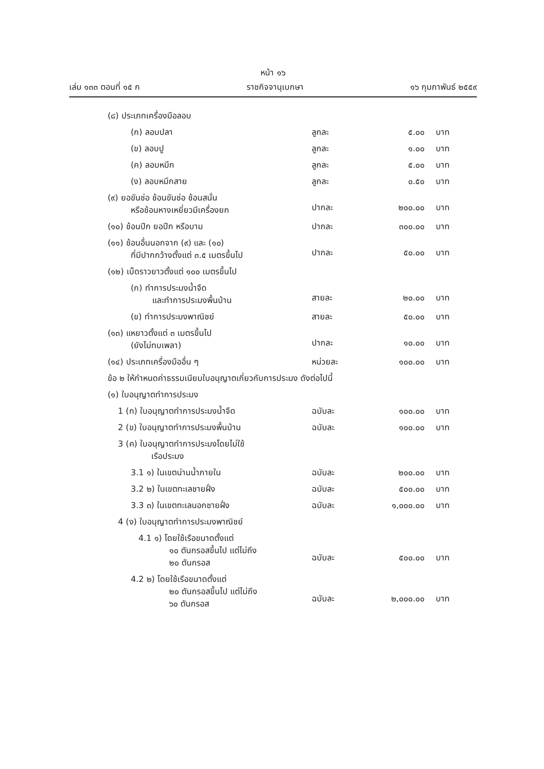หน้า ๑๖
เล่ม ๑๓๓ ตอนที่ ๑๕ ก ราชกิจจานุเบกษา ๑๖ กุมภาพันธ์ ๒๕๕๙
| (๘) ประเภทเครื่องมือลอบ | | | |
| (ก) ลอบปลา | ลูกละ | ๕.๐๐ | บาท |
| (ข) ลอบปู | ลูกละ | ๑.๐๐ | บาท |
| (ค) ลอบหมึก | ลูกละ | ๕.๐๐ | บาท |
| (ง) ลอบหมึกสาย | ลูกละ | ๐.๕๐ | บาท |
| (๙) ยอขันช่อ ช้อนขันช่อ ช้อนสนั่น หรือช้อนหางเหยี่ยวมีเครื่องยก | ปากละ | ๒๐๐.๐๐ | บาท |
| (๑๐) ช้อนปีก ยอปีก หรือบาม | ปากละ | ๓๐๐.๐๐ | บาท |
| (๑๑) ช้อนอื่นนอกจาก (๙) และ (๑๐) ที่มีปากกว้างตั้งแต่ ๓.๕ เมตรขึ้นไป | ปากละ | ๕๐.๐๐ | บาท |
| (๑๒) เบ็ดราวยาวตั้งแต่ ๑๐๐ เมตรขึ้นไป | | | |
| (ก) ทำการประมงน้ำจืด และทำการประมงพื้นบ้าน | สายละ | ๒๐.๐๐ | บาท |
| (ข) ทำการประมงพาณิชย์ | สายละ | ๕๐.๐๐ | บาท |
| (๑๓) แหยาวตั้งแต่ ๓ เมตรขึ้นไป (ยังไม่ทบเพลา) | ปากละ | ๑๐.๐๐ | บาท |
| (๑๔) ประเภทเครื่องมืออื่น ๆ | หน่วยละ | ๑๐๐.๐๐ | บาท |
| ข้อ ๒ ให้กำหนดค่าธรรมเนียมใบอนุญาตเกี่ยวกับการประมง ดังต่อไปนี้ | | | |
| (๑) ใบอนุญาตทำการประมง | | | |
| 1 (ก) ใบอนุญาตทำการประมงน้ำจืด | ฉบับละ | ๑๐๐.๐๐ | บาท |
| 2 (ข) ใบอนุญาตทำการประมงพื้นบ้าน | ฉบับละ | ๑๐๐.๐๐ | บาท |
| 3 (ค) ใบอนุญาตทำการประมงโดยไม่ใช้ เรือประมง | | | |
| 3.1 ๑) ในเขตน่านน้ำภายใน | ฉบับละ | ๒๐๐.๐๐ | บาท |
| 3.2 ๒) ในเขตทะเลชายฝั่ง | ฉบับละ | ๕๐๐.๐๐ | บาท |
| 3.3 ๓) ในเขตทะเลนอกชายฝั่ง | ฉบับละ | ๑,๐๐๐.๐๐ | บาท |
| 4 (ง) ใบอนุญาตทำการประมงพาณิชย์ | | | |
| 4.1 ๑) โดยใช้เรือขนาดตั้งแต่ ๑๐ ตันกรอสขึ้นไป แต่ไม่ถึง ๒๐ ตันกรอส | ฉบับละ | ๕๐๐.๐๐ | บาท |
| 4.2 ๒) โดยใช้เรือขนาดตั้งแต่ ๒๐ ตันกรอสขึ้นไป แต่ไม่ถึง ๖๐ ตันกรอส | ฉบับละ | ๒,๐๐๐.๐๐ | บาท |